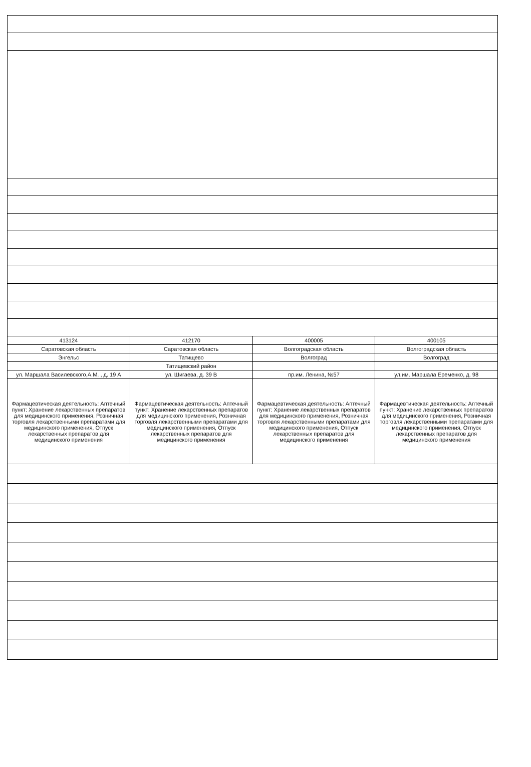| 413124 | 412170 | 400005 | 400105 |
| Саратовская область | Саратовская область | Волгоградская область | Волгоградская область |
| Энгельс | Татищево | Волгоград | Волгоград |
| | Татищевский район | | |
| ул. Маршала Василевского,А.М. , д. 19 А | ул. Шигаева, д. 39 В | пр.им. Ленина, №57 | ул.им. Маршала Еременко, д. 98 |
| Фармацевтическая деятельность: Аптечный пункт: Хранение лекарственных препаратов для медицинского применения, Розничная торговля лекарственными препаратами для медицинского применения, Отпуск лекарственных препаратов для медицинского применения | Фармацевтическая деятельность: Аптечный пункт: Хранение лекарственных препаратов для медицинского применения, Розничная торговля лекарственными препаратами для медицинского применения, Отпуск лекарственных препаратов для медицинского применения | Фармацевтическая деятельность: Аптечный пункт: Хранение лекарственных препаратов для медицинского применения, Розничная торговля лекарственными препаратами для медицинского применения, Отпуск лекарственных препаратов для медицинского применения | Фармацевтическая деятельность: Аптечный пункт: Хранение лекарственных препаратов для медицинского применения, Розничная торговля лекарственными препаратами для медицинского применения, Отпуск лекарственных препаратов для медицинского применения |